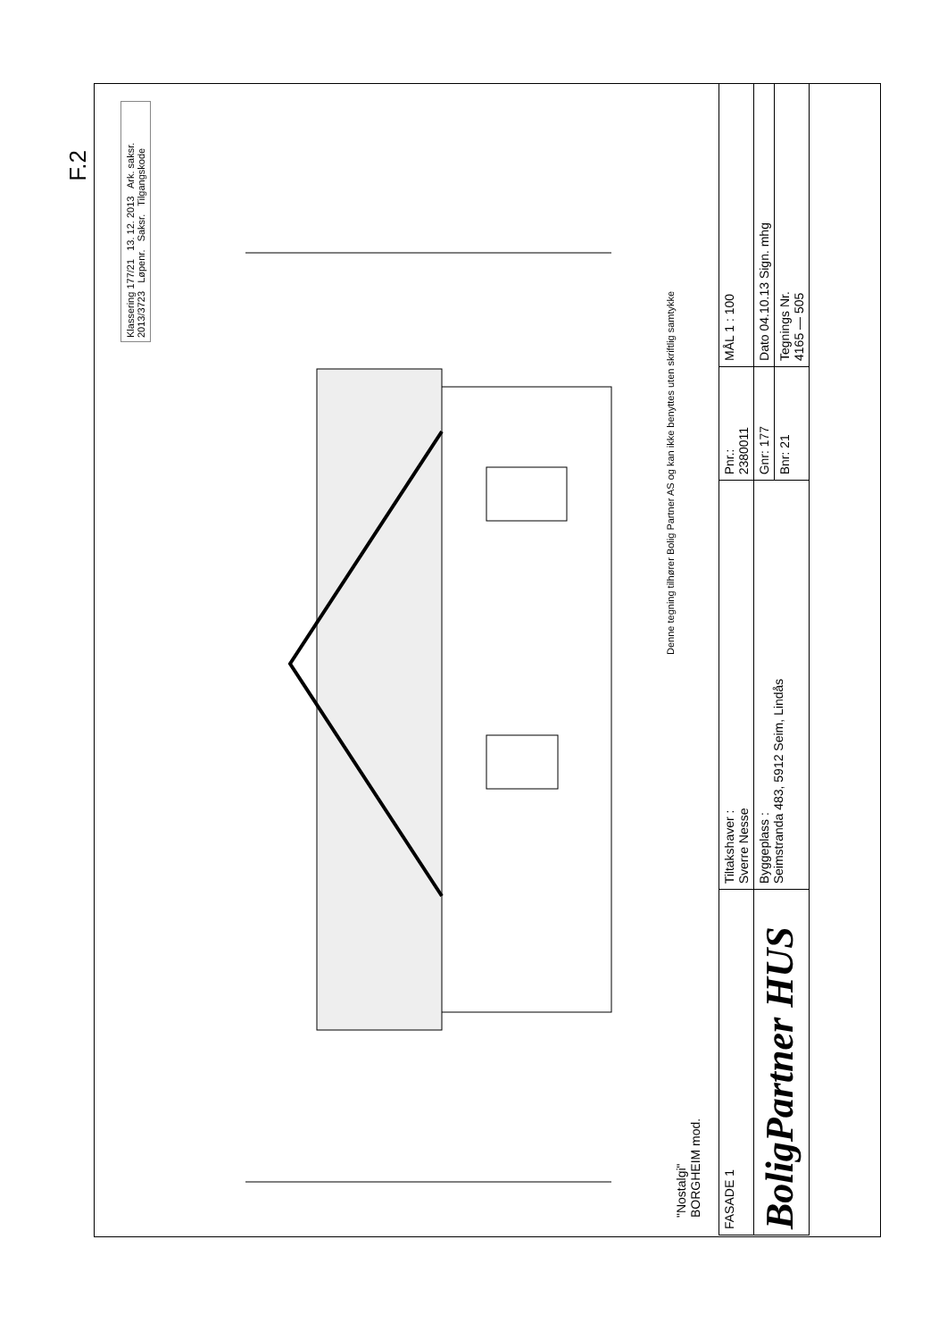F.2
Denne tegning tilhører Bolig Partner AS og kan ikke benyttes uten skriftlig samtykke
"Nostalgi"
BORGHEIM mod.
Klassering 177/21 13. 12. 2013 Ark. saksr. 2013/3723 Løpenr. Saksr. Tilgangskode
| FASADE 1 | Tiltakshaver : Sverre Nesse | Pnr.: 2380011 | MÅL 1 : 100 |
| BoligPartner HUS | Byggeplass : Seimstranda 483, 5912 Seim, Lindås | Gnr: 177 | Dato 04.10.13 Sign. mhg |
| | | Bnr: 21 | Tegnings Nr. 4165 — 505 |